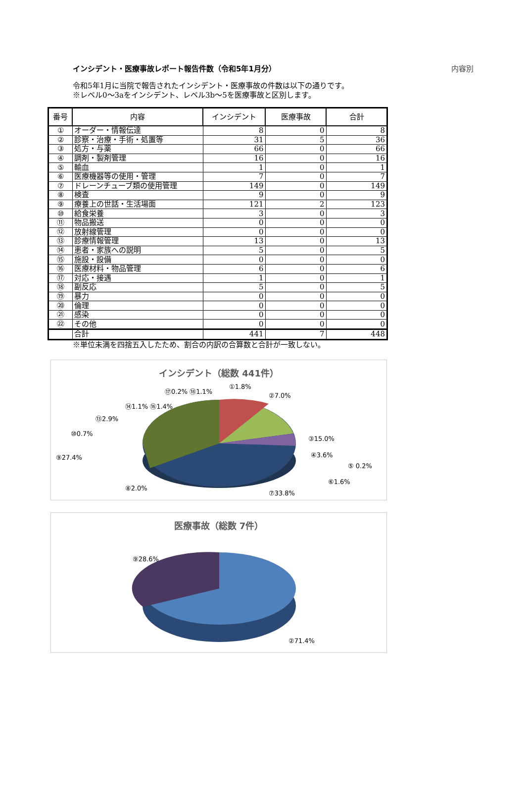インシデント・医療事故レポート報告件数（令和5年1月分） 内容別
令和5年1月に当院で報告されたインシデント・医療事故の件数は以下の通りです。
※レベル0～3aをインシデント、レベル3b～5を医療事故と区別します。
| 番号 | 内容 | インシデント | 医療事故 | 合計 |
| --- | --- | --- | --- | --- |
| ① | オーダー・情報伝達 | 8 | 0 | 8 |
| ② | 診察・治療・手術・処置等 | 31 | 5 | 36 |
| ③ | 処方・与薬 | 66 | 0 | 66 |
| ④ | 調剤・製剤管理 | 16 | 0 | 16 |
| ⑤ | 輸血 | 1 | 0 | 1 |
| ⑥ | 医療機器等の使用・管理 | 7 | 0 | 7 |
| ⑦ | ドレーンチューブ類の使用管理 | 149 | 0 | 149 |
| ⑧ | 検査 | 9 | 0 | 9 |
| ⑨ | 療養上の世話・生活場面 | 121 | 2 | 123 |
| ⑩ | 給食栄養 | 3 | 0 | 3 |
| ⑪ | 物品搬送 | 0 | 0 | 0 |
| ⑫ | 放射線管理 | 0 | 0 | 0 |
| ⑬ | 診療情報管理 | 13 | 0 | 13 |
| ⑭ | 患者・家族への説明 | 5 | 0 | 5 |
| ⑮ | 施設・設備 | 0 | 0 | 0 |
| ⑯ | 医療材料・物品管理 | 6 | 0 | 6 |
| ⑰ | 対応・接遇 | 1 | 0 | 1 |
| ⑱ | 副反応 | 5 | 0 | 5 |
| ⑲ | 暴力 | 0 | 0 | 0 |
| ⑳ | 倫理 | 0 | 0 | 0 |
| ㉑ | 感染 | 0 | 0 | 0 |
| ㉒ | その他 | 0 | 0 | 0 |
| | 合計 | 441 | 7 | 448 |
※単位未満を四捨五入したため、割合の内訳の合算数と合計が一致しない。
インシデント（総数 441件）
⑨27.4%
③15.0%
④3.6%
⑥1.6%
②7.0%
①1.8%
⑩0.7%
⑬2.9%
⑭1.1% ⑯1.4%
⑰0.2% ⑱1.1%
⑤ 0.2%
⑧2.0%
⑦33.8%
医療事故（総数 7件）
⑨28.6%
②71.4%